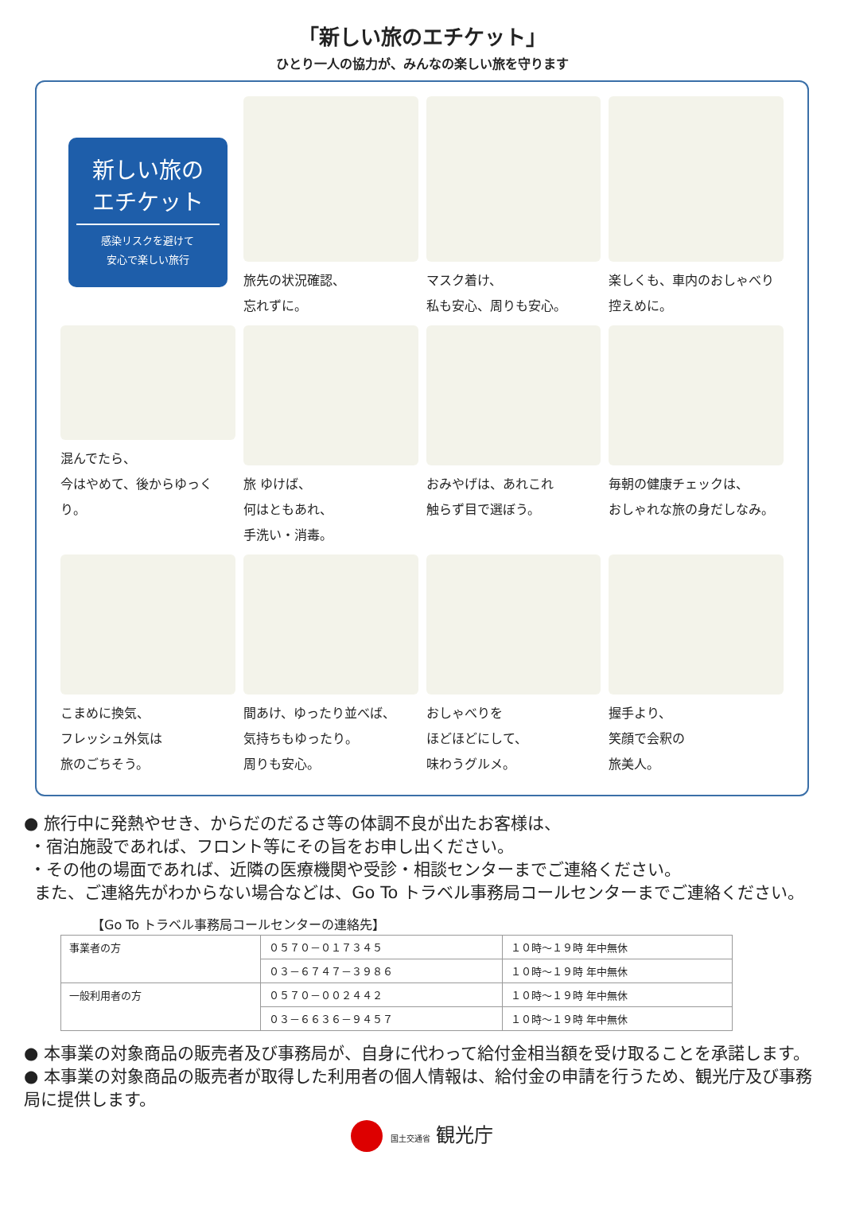「新しい旅のエチケット」
ひとり一人の協力が、みんなの楽しい旅を守ります
新しい旅の
エチケット
感染リスクを避けて
安心で楽しい旅行
旅先の状況確認、
忘れずに。
マスク着け、
私も安心、周りも安心。
楽しくも、車内のおしゃべり
控えめに。
混んでたら、
今はやめて、後からゆっくり。
旅 ゆけば、
何はともあれ、
手洗い・消毒。
おみやげは、あれこれ
触らず目で選ぼう。
毎朝の健康チェックは、
おしゃれな旅の身だしなみ。
こまめに換気、
フレッシュ外気は
旅のごちそう。
間あけ、ゆったり並べば、
気持ちもゆったり。
周りも安心。
おしゃべりを
ほどほどにして、
味わうグルメ。
握手より、
笑顔で会釈の
旅美人。
● 旅行中に発熱やせき、からだのだるさ等の体調不良が出たお客様は、
・宿泊施設であれば、フロント等にその旨をお申し出ください。
・その他の場面であれば、近隣の医療機関や受診・相談センターまでご連絡ください。
また、ご連絡先がわからない場合などは、Go To トラベル事務局コールセンターまでご連絡ください。
【Go To トラベル事務局コールセンターの連絡先】
| 事業者の方 | ０５７０－０１７３４５ | １０時～１９時 年中無休 |
| | ０３－６７４７－３９８６ | １０時～１９時 年中無休 |
| 一般利用者の方 | ０５７０－００２４４２ | １０時～１９時 年中無休 |
| | ０３－６６３６－９４５７ | １０時～１９時 年中無休 |
● 本事業の対象商品の販売者及び事務局が、自身に代わって給付金相当額を受け取ることを承諾します。
● 本事業の対象商品の販売者が取得した利用者の個人情報は、給付金の申請を行うため、観光庁及び事務局に提供します。
国土交通省 観光庁